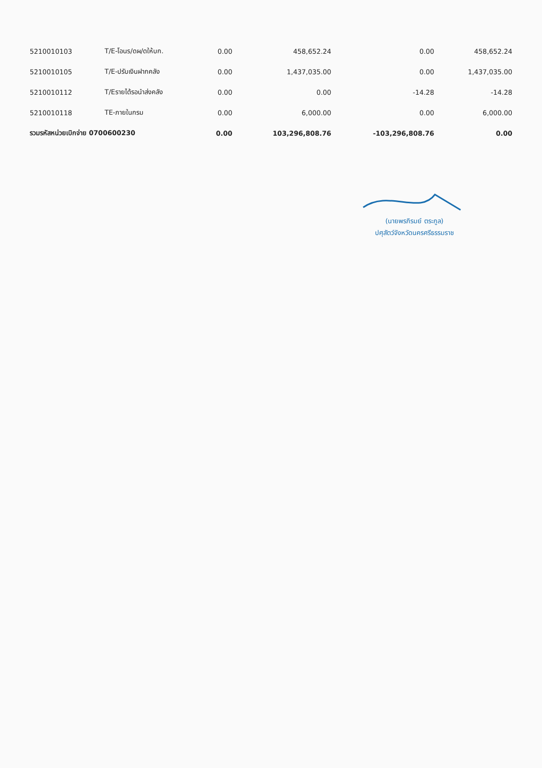| 5210010103 | T/E-โอนร/ดผ/ดให้บก. | 0.00 | 458,652.24 | 0.00 | 458,652.24 |
| 5210010105 | T/E-ปรับเงินฝากคลัง | 0.00 | 1,437,035.00 | 0.00 | 1,437,035.00 |
| 5210010112 | T/Eรายได้รอนำส่งคลัง | 0.00 | 0.00 | -14.28 | -14.28 |
| 5210010118 | TE-ภายในกรม | 0.00 | 6,000.00 | 0.00 | 6,000.00 |
| รวมรหัสหน่วยเบิกจ่าย 0700600230 | | 0.00 | 103,296,808.76 | -103,296,808.76 | 0.00 |
(นายพรภิรมย์ ตระกูล)
ปศุสัตว์จังหวัดนครศรีธรรมราช